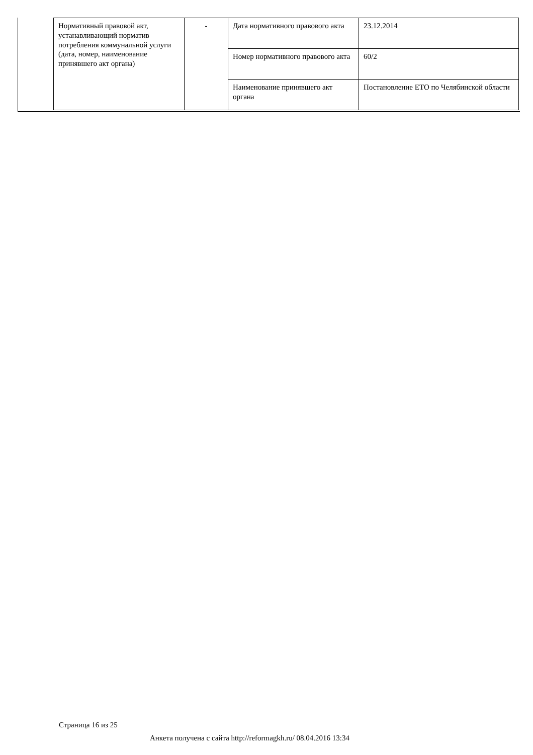| Нормативный правовой акт, устанавливающий норматив потребления коммунальной услуги (дата, номер, наименование принявшего акт органа) | - | Дата нормативного правового акта | 23.12.2014 |
| | | Номер нормативного правового акта | 60/2 |
| | | Наименование принявшего акт органа | Постановление ЕТО по Челябинской области |
Страница 16 из 25
Анкета получена с сайта http://reformagkh.ru/ 08.04.2016 13:34